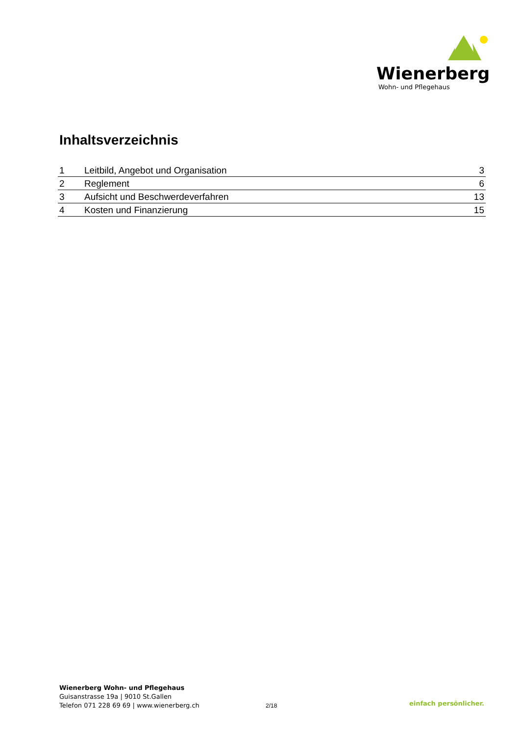Wienerberg
Wohn- und Pflegehaus
Inhaltsverzeichnis
| 1 | Leitbild, Angebot und Organisation | 3 |
| 2 | Reglement | 6 |
| 3 | Aufsicht und Beschwerdeverfahren | 13 |
| 4 | Kosten und Finanzierung | 15 |
Wienerberg Wohn- und Pflegehaus
Guisanstrasse 19a | 9010 St.Gallen
Telefon 071 228 69 69 | www.wienerberg.ch
2/18 einfach persönlicher.